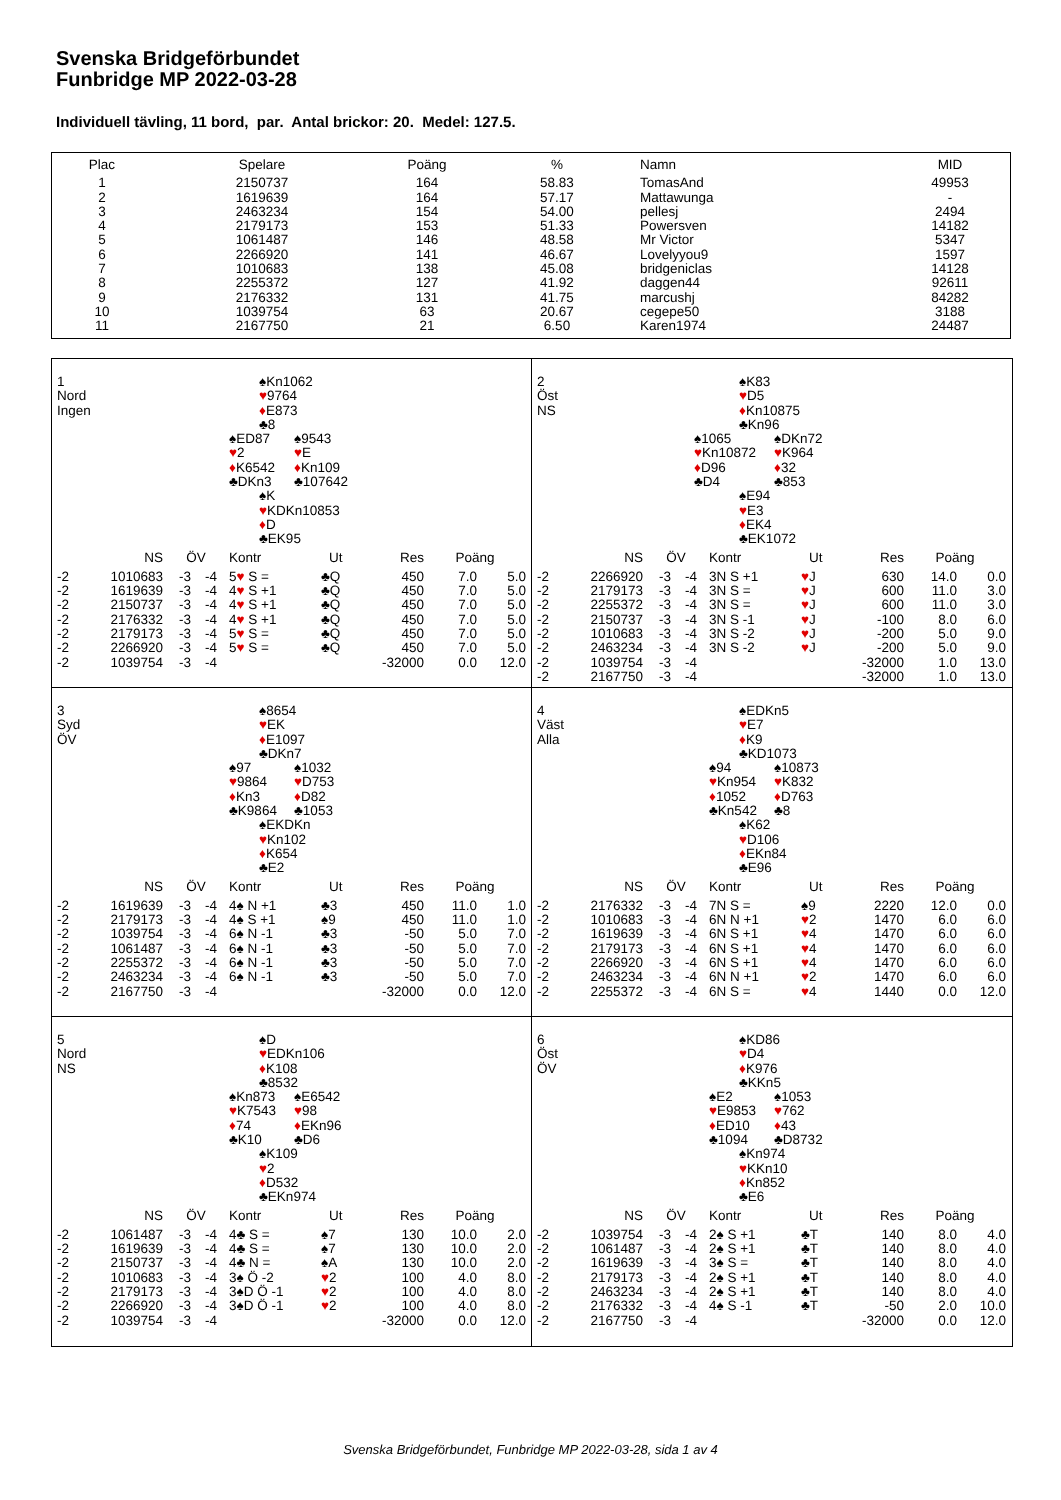Svenska Bridgeförbundet
Funbridge MP 2022-03-28
Individuell tävling, 11 bord, par. Antal brickor: 20. Medel: 127.5.
| Plac | Spelare | Poäng | % | Namn | MID |
| --- | --- | --- | --- | --- | --- |
| 1 | 2150737 | 164 | 58.83 | TomasAnd | 49953 |
| 2 | 1619639 | 164 | 57.17 | Mattawunga | - |
| 3 | 2463234 | 154 | 54.00 | pellesj | 2494 |
| 4 | 2179173 | 153 | 51.33 | Powersven | 14182 |
| 5 | 1061487 | 146 | 48.58 | Mr Victor | 5347 |
| 6 | 2266920 | 141 | 46.67 | Lovelyyou9 | 1597 |
| 7 | 1010683 | 138 | 45.08 | bridgeniclas | 14128 |
| 8 | 2255372 | 127 | 41.92 | daggen44 | 92611 |
| 9 | 2176332 | 131 | 41.75 | marcushj | 84282 |
| 10 | 1039754 | 63 | 20.67 | cegepe50 | 3188 |
| 11 | 2167750 | 21 | 6.50 | Karen1974 | 24487 |
1
Nord
Ingen
♠Kn1062
♥9764
♦E873
♣8
♠ED87
♥2
♦K6542
♣DKn3
♠9543
♥E
♦Kn109
♣107642
♠K
♥KDKn10853
♦D
♣EK95
| | NS | ÖV | | Kontr | Ut | Res | Poäng | |
| --- | --- | --- | --- | --- | --- | --- | --- | --- |
| -2 | 1010683 | -3 | -4 | 5 ♥ S = | ♣Q | 450 | 7.0 | 5.0 |
| -2 | 1619639 | -3 | -4 | 4 ♥ S +1 | ♣Q | 450 | 7.0 | 5.0 |
| -2 | 2150737 | -3 | -4 | 4 ♥ S +1 | ♣Q | 450 | 7.0 | 5.0 |
| -2 | 2176332 | -3 | -4 | 4 ♥ S +1 | ♣Q | 450 | 7.0 | 5.0 |
| -2 | 2179173 | -3 | -4 | 5 ♥ S = | ♣Q | 450 | 7.0 | 5.0 |
| -2 | 2266920 | -3 | -4 | 5 ♥ S = | ♣Q | 450 | 7.0 | 5.0 |
| -2 | 1039754 | -3 | -4 | | | -32000 | 0.0 | 12.0 |
2
Öst
NS
♠K83
♥D5
♦Kn10875
♣Kn96
♠1065
♥Kn10872
♦D96
♣D4
♠DKn72
♥K964
♦32
♣853
♠E94
♥E3
♦EK4
♣EK1072
| | NS | ÖV | | Kontr | Ut | Res | Poäng | |
| --- | --- | --- | --- | --- | --- | --- | --- | --- |
| -2 | 2266920 | -3 | -4 | 3N S +1 | ♥ J | 630 | 14.0 | 0.0 |
| -2 | 2179173 | -3 | -4 | 3N S = | ♥ J | 600 | 11.0 | 3.0 |
| -2 | 2255372 | -3 | -4 | 3N S = | ♥ J | 600 | 11.0 | 3.0 |
| -2 | 2150737 | -3 | -4 | 3N S -1 | ♥ J | -100 | 8.0 | 6.0 |
| -2 | 1010683 | -3 | -4 | 3N S -2 | ♥ J | -200 | 5.0 | 9.0 |
| -2 | 2463234 | -3 | -4 | 3N S -2 | ♥ J | -200 | 5.0 | 9.0 |
| -2 | 1039754 | -3 | -4 | | | -32000 | 1.0 | 13.0 |
| -2 | 2167750 | -3 | -4 | | | -32000 | 1.0 | 13.0 |
3
Syd
ÖV
♠8654
♥EK
♦E1097
♣DKn7
♠97
♥9864
♦Kn3
♣K9864
♠1032
♥D753
♦D82
♣1053
♠EKDKn
♥Kn102
♦K654
♣E2
| | NS | ÖV | | Kontr | Ut | Res | Poäng | |
| --- | --- | --- | --- | --- | --- | --- | --- | --- |
| -2 | 1619639 | -3 | -4 | 4♠ N +1 | ♣3 | 450 | 11.0 | 1.0 |
| -2 | 2179173 | -3 | -4 | 4♠ S +1 | ♠9 | 450 | 11.0 | 1.0 |
| -2 | 1039754 | -3 | -4 | 6♠ N -1 | ♣3 | -50 | 5.0 | 7.0 |
| -2 | 1061487 | -3 | -4 | 6♠ N -1 | ♣3 | -50 | 5.0 | 7.0 |
| -2 | 2255372 | -3 | -4 | 6♠ N -1 | ♣3 | -50 | 5.0 | 7.0 |
| -2 | 2463234 | -3 | -4 | 6♠ N -1 | ♣3 | -50 | 5.0 | 7.0 |
| -2 | 2167750 | -3 | -4 | | | -32000 | 0.0 | 12.0 |
4
Väst
Alla
♠EDKn5
♥E7
♦K9
♣KD1073
♠94
♥Kn954
♦1052
♣Kn542
♠10873
♥K832
♦D763
♣8
♠K62
♥D106
♦EKn84
♣E96
| | NS | ÖV | | Kontr | Ut | Res | Poäng | |
| --- | --- | --- | --- | --- | --- | --- | --- | --- |
| -2 | 2176332 | -3 | -4 | 7N S = | ♠9 | 2220 | 12.0 | 0.0 |
| -2 | 1010683 | -3 | -4 | 6N N +1 | ♥ 2 | 1470 | 6.0 | 6.0 |
| -2 | 1619639 | -3 | -4 | 6N S +1 | ♥ 4 | 1470 | 6.0 | 6.0 |
| -2 | 2179173 | -3 | -4 | 6N S +1 | ♥ 4 | 1470 | 6.0 | 6.0 |
| -2 | 2266920 | -3 | -4 | 6N S +1 | ♥ 4 | 1470 | 6.0 | 6.0 |
| -2 | 2463234 | -3 | -4 | 6N N +1 | ♥ 2 | 1470 | 6.0 | 6.0 |
| -2 | 2255372 | -3 | -4 | 6N S = | ♥ 4 | 1440 | 0.0 | 12.0 |
5
Nord
NS
♠D
♥EDKn106
♦K108
♣8532
♠Kn873
♥K7543
♦74
♣K10
♠E6542
♥98
♦EKn96
♣D6
♠K109
♥2
♦D532
♣EKn974
| | NS | ÖV | | Kontr | Ut | Res | Poäng | |
| --- | --- | --- | --- | --- | --- | --- | --- | --- |
| -2 | 1061487 | -3 | -4 | 4♣ S = | ♠7 | 130 | 10.0 | 2.0 |
| -2 | 1619639 | -3 | -4 | 4♣ S = | ♠7 | 130 | 10.0 | 2.0 |
| -2 | 2150737 | -3 | -4 | 4♣ N = | ♠A | 130 | 10.0 | 2.0 |
| -2 | 1010683 | -3 | -4 | 3♠ Ö -2 | ♥ 2 | 100 | 4.0 | 8.0 |
| -2 | 2179173 | -3 | -4 | 3♠D Ö -1 | ♥ 2 | 100 | 4.0 | 8.0 |
| -2 | 2266920 | -3 | -4 | 3♠D Ö -1 | ♥ 2 | 100 | 4.0 | 8.0 |
| -2 | 1039754 | -3 | -4 | | | -32000 | 0.0 | 12.0 |
6
Öst
ÖV
♠KD86
♥D4
♦K976
♣KKn5
♠E2
♥E9853
♦ED10
♣1094
♠1053
♥762
♦43
♣D8732
♠Kn974
♥KKn10
♦Kn852
♣E6
| | NS | ÖV | | Kontr | Ut | Res | Poäng | |
| --- | --- | --- | --- | --- | --- | --- | --- | --- |
| -2 | 1039754 | -3 | -4 | 2♠ S +1 | ♣T | 140 | 8.0 | 4.0 |
| -2 | 1061487 | -3 | -4 | 2♠ S +1 | ♣T | 140 | 8.0 | 4.0 |
| -2 | 1619639 | -3 | -4 | 3♠ S = | ♣T | 140 | 8.0 | 4.0 |
| -2 | 2179173 | -3 | -4 | 2♠ S +1 | ♣T | 140 | 8.0 | 4.0 |
| -2 | 2463234 | -3 | -4 | 2♠ S +1 | ♣T | 140 | 8.0 | 4.0 |
| -2 | 2176332 | -3 | -4 | 4♠ S -1 | ♣T | -50 | 2.0 | 10.0 |
| -2 | 2167750 | -3 | -4 | | | -32000 | 0.0 | 12.0 |
Svenska Bridgeförbundet, Funbridge MP 2022-03-28, sida 1 av 4